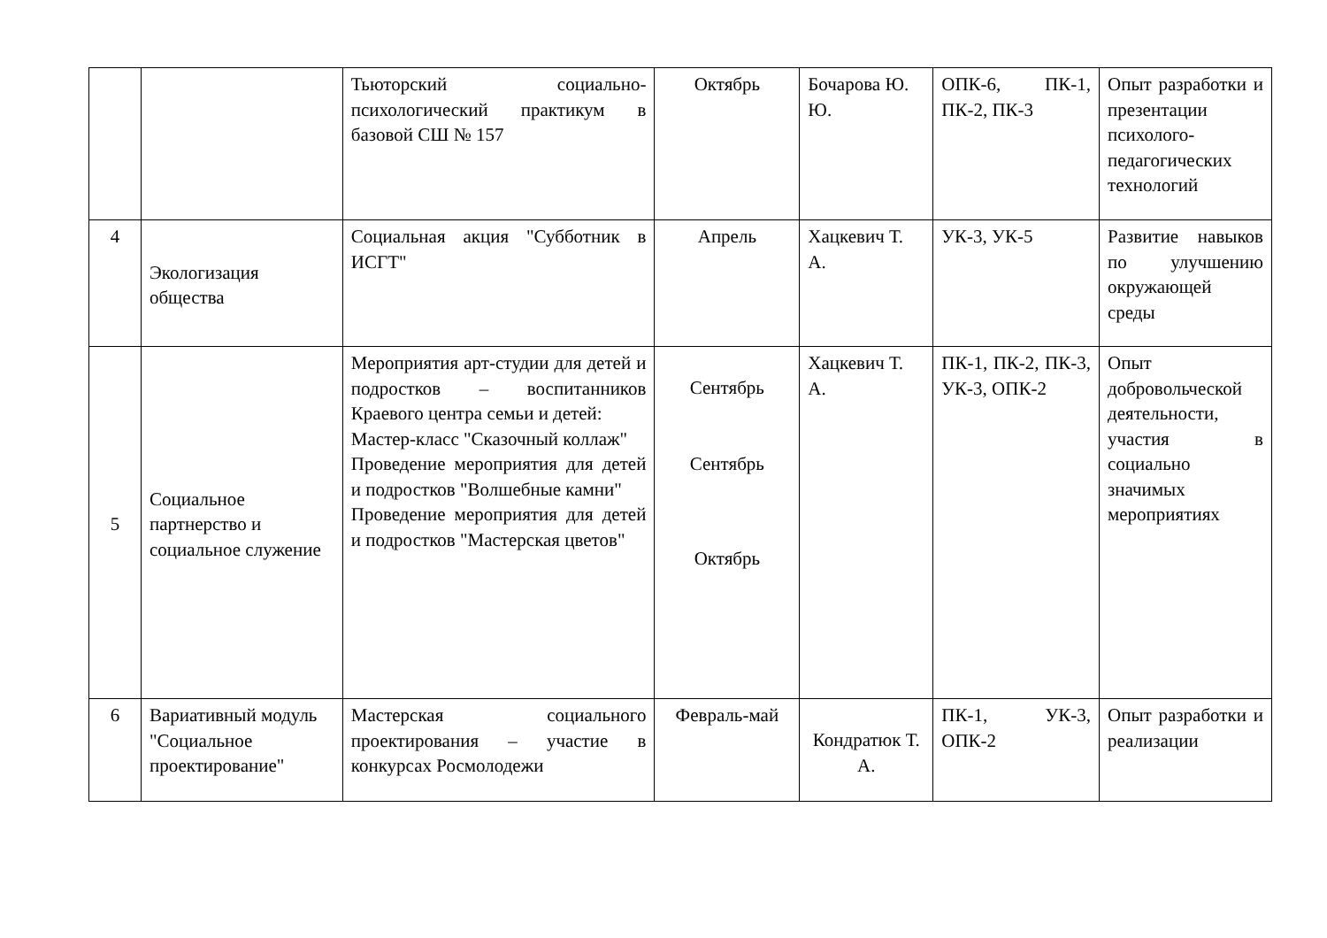| | | Тьюторский социально-психологический практикум в базовой СШ № 157 | Октябрь | Бочарова Ю. Ю. | ОПК-6, ПК-1, ПК-2, ПК-3 | Опыт разработки и презентации психолого-педагогических технологий |
| 4 | Экологизация общества | Социальная акция "Субботник в ИСГТ" | Апрель | Хацкевич Т. А. | УК-3, УК-5 | Развитие навыков по улучшению окружающей среды |
| 5 | Социальное партнерство и социальное служение | Мероприятия арт-студии для детей и подростков – воспитанников Краевого центра семьи и детей: Мастер-класс "Сказочный коллаж" Проведение мероприятия для детей и подростков "Волшебные камни" Проведение мероприятия для детей и подростков "Мастерская цветов" | Сентябрь Сентябрь Октябрь | Хацкевич Т. А. | ПК-1, ПК-2, ПК-3, УК-3, ОПК-2 | Опыт добровольческой деятельности, участия в социально значимых мероприятиях |
| 6 | Вариативный модуль "Социальное проектирование" | Мастерская социального проектирования – участие в конкурсах Росмолодежи | Февраль-май | Кондратюк Т. А. | ПК-1, УК-3, ОПК-2 | Опыт разработки и реализации |